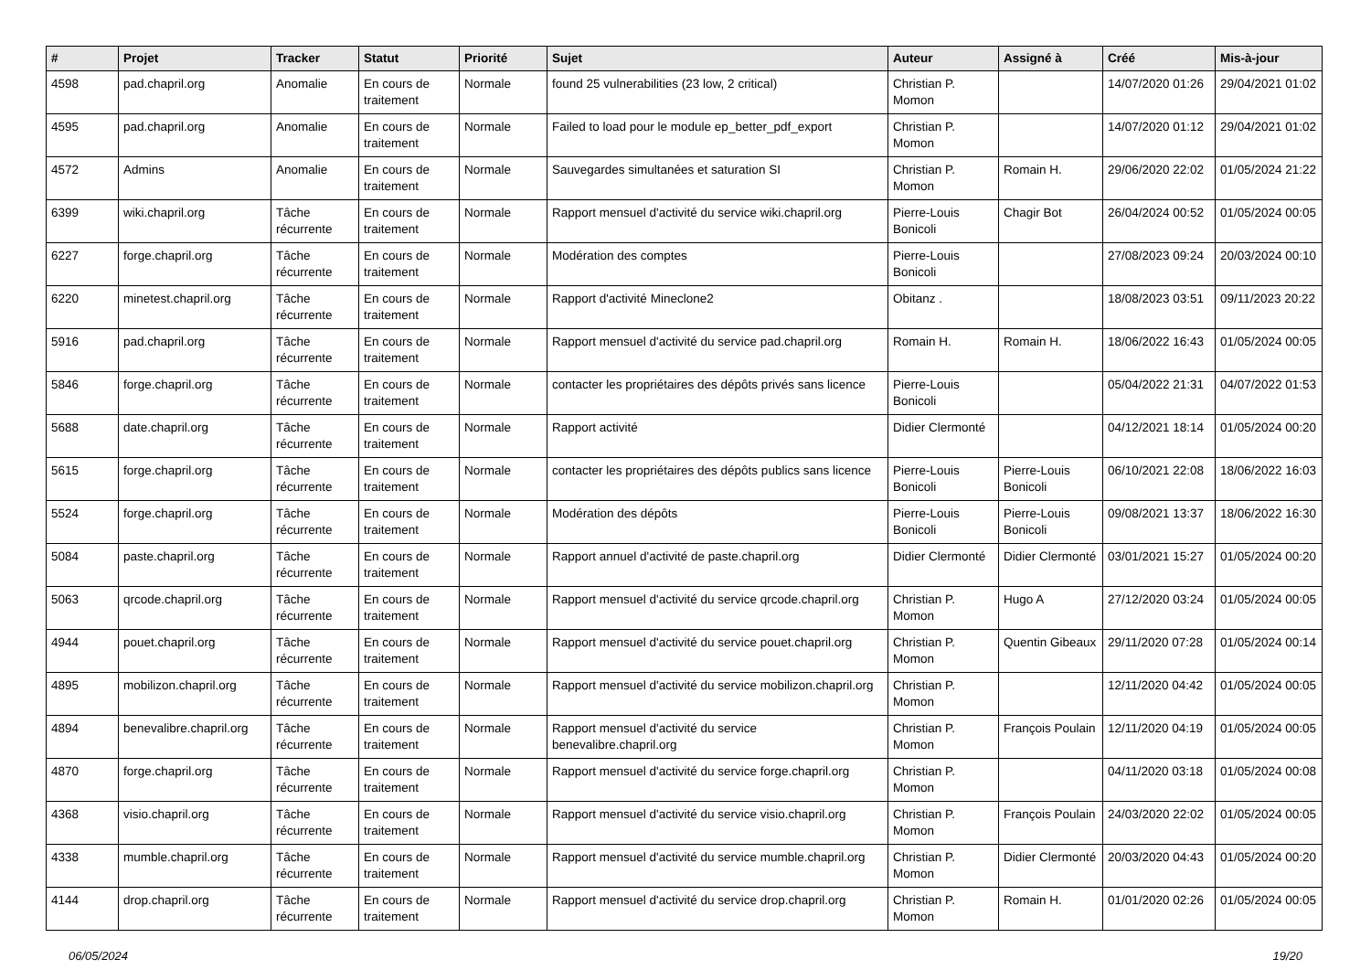| # | Projet | Tracker | Statut | Priorité | Sujet | Auteur | Assigné à | Créé | Mis-à-jour |
| --- | --- | --- | --- | --- | --- | --- | --- | --- | --- |
| 4598 | pad.chapril.org | Anomalie | En cours de traitement | Normale | found 25 vulnerabilities (23 low, 2 critical) | Christian P. Momon | | 14/07/2020 01:26 | 29/04/2021 01:02 |
| 4595 | pad.chapril.org | Anomalie | En cours de traitement | Normale | Failed to load pour le module ep_better_pdf_export | Christian P. Momon | | 14/07/2020 01:12 | 29/04/2021 01:02 |
| 4572 | Admins | Anomalie | En cours de traitement | Normale | Sauvegardes simultanées et saturation SI | Christian P. Momon | Romain H. | 29/06/2020 22:02 | 01/05/2024 21:22 |
| 6399 | wiki.chapril.org | Tâche récurrente | En cours de traitement | Normale | Rapport mensuel d'activité du service wiki.chapril.org | Pierre-Louis Bonicoli | Chagir Bot | 26/04/2024 00:52 | 01/05/2024 00:05 |
| 6227 | forge.chapril.org | Tâche récurrente | En cours de traitement | Normale | Modération des comptes | Pierre-Louis Bonicoli | | 27/08/2023 09:24 | 20/03/2024 00:10 |
| 6220 | minetest.chapril.org | Tâche récurrente | En cours de traitement | Normale | Rapport d'activité Mineclone2 | Obitanz . | | 18/08/2023 03:51 | 09/11/2023 20:22 |
| 5916 | pad.chapril.org | Tâche récurrente | En cours de traitement | Normale | Rapport mensuel d'activité du service pad.chapril.org | Romain H. | Romain H. | 18/06/2022 16:43 | 01/05/2024 00:05 |
| 5846 | forge.chapril.org | Tâche récurrente | En cours de traitement | Normale | contacter les propriétaires des dépôts privés sans licence | Pierre-Louis Bonicoli | | 05/04/2022 21:31 | 04/07/2022 01:53 |
| 5688 | date.chapril.org | Tâche récurrente | En cours de traitement | Normale | Rapport activité | Didier Clermonté | | 04/12/2021 18:14 | 01/05/2024 00:20 |
| 5615 | forge.chapril.org | Tâche récurrente | En cours de traitement | Normale | contacter les propriétaires des dépôts publics sans licence | Pierre-Louis Bonicoli | Pierre-Louis Bonicoli | 06/10/2021 22:08 | 18/06/2022 16:03 |
| 5524 | forge.chapril.org | Tâche récurrente | En cours de traitement | Normale | Modération des dépôts | Pierre-Louis Bonicoli | Pierre-Louis Bonicoli | 09/08/2021 13:37 | 18/06/2022 16:30 |
| 5084 | paste.chapril.org | Tâche récurrente | En cours de traitement | Normale | Rapport annuel d'activité de paste.chapril.org | Didier Clermonté | Didier Clermonté | 03/01/2021 15:27 | 01/05/2024 00:20 |
| 5063 | qrcode.chapril.org | Tâche récurrente | En cours de traitement | Normale | Rapport mensuel d'activité du service qrcode.chapril.org | Christian P. Momon | Hugo A | 27/12/2020 03:24 | 01/05/2024 00:05 |
| 4944 | pouet.chapril.org | Tâche récurrente | En cours de traitement | Normale | Rapport mensuel d'activité du service pouet.chapril.org | Christian P. Momon | Quentin Gibeaux | 29/11/2020 07:28 | 01/05/2024 00:14 |
| 4895 | mobilizon.chapril.org | Tâche récurrente | En cours de traitement | Normale | Rapport mensuel d'activité du service mobilizon.chapril.org | Christian P. Momon | | 12/11/2020 04:42 | 01/05/2024 00:05 |
| 4894 | benevalibre.chapril.org | Tâche récurrente | En cours de traitement | Normale | Rapport mensuel d'activité du service benevalibre.chapril.org | Christian P. Momon | François Poulain | 12/11/2020 04:19 | 01/05/2024 00:05 |
| 4870 | forge.chapril.org | Tâche récurrente | En cours de traitement | Normale | Rapport mensuel d'activité du service forge.chapril.org | Christian P. Momon | | 04/11/2020 03:18 | 01/05/2024 00:08 |
| 4368 | visio.chapril.org | Tâche récurrente | En cours de traitement | Normale | Rapport mensuel d'activité du service visio.chapril.org | Christian P. Momon | François Poulain | 24/03/2020 22:02 | 01/05/2024 00:05 |
| 4338 | mumble.chapril.org | Tâche récurrente | En cours de traitement | Normale | Rapport mensuel d'activité du service mumble.chapril.org | Christian P. Momon | Didier Clermonté | 20/03/2020 04:43 | 01/05/2024 00:20 |
| 4144 | drop.chapril.org | Tâche récurrente | En cours de traitement | Normale | Rapport mensuel d'activité du service drop.chapril.org | Christian P. Momon | Romain H. | 01/01/2020 02:26 | 01/05/2024 00:05 |
06/05/2024 19/20